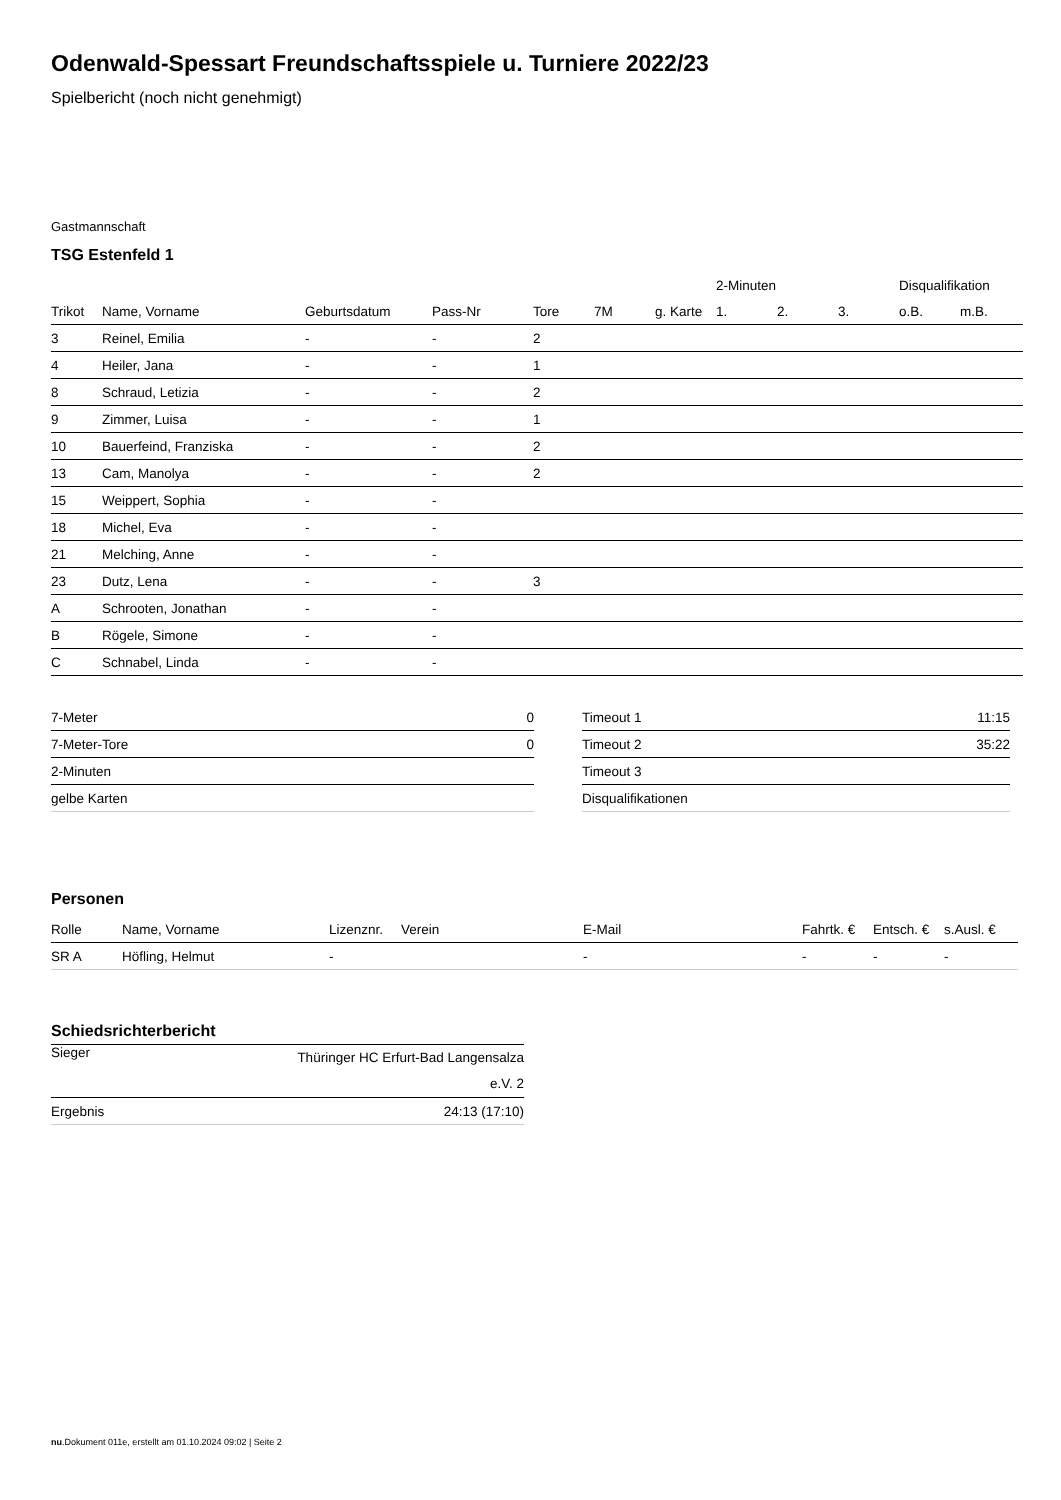Odenwald-Spessart Freundschaftsspiele u. Turniere 2022/23
Spielbericht (noch nicht genehmigt)
Gastmannschaft
TSG Estenfeld 1
| | | | | | | | 2-Minuten | | | Disqualifikation | |
| Trikot | Name, Vorname | Geburtsdatum | Pass-Nr | Tore | 7M | g. Karte | 1. | 2. | 3. | o.B. | m.B. |
| 3 | Reinel, Emilia | - | - | 2 | | | | | | | |
| 4 | Heiler, Jana | - | - | 1 | | | | | | | |
| 8 | Schraud, Letizia | - | - | 2 | | | | | | | |
| 9 | Zimmer, Luisa | - | - | 1 | | | | | | | |
| 10 | Bauerfeind, Franziska | - | - | 2 | | | | | | | |
| 13 | Cam, Manolya | - | - | 2 | | | | | | | |
| 15 | Weippert, Sophia | - | - | | | | | | | | |
| 18 | Michel, Eva | - | - | | | | | | | | |
| 21 | Melching, Anne | - | - | | | | | | | | |
| 23 | Dutz, Lena | - | - | 3 | | | | | | | |
| A | Schrooten, Jonathan | - | - | | | | | | | | |
| B | Rögele, Simone | - | - | | | | | | | | |
| C | Schnabel, Linda | - | - | | | | | | | | |
| 7-Meter | 0 |
| 7-Meter-Tore | 0 |
| 2-Minuten | |
| gelbe Karten | |
| Timeout 1 | 11:15 |
| Timeout 2 | 35:22 |
| Timeout 3 | |
| Disqualifikationen | |
Personen
| Rolle | Name, Vorname | Lizenznr. | Verein | E-Mail | Fahrtk. € | Entsch. € | s.Ausl. € |
| --- | --- | --- | --- | --- | --- | --- | --- |
| SR A | Höfling, Helmut | - | | - | - | - | - |
Schiedsrichterbericht
| Sieger | Thüringer HC Erfurt-Bad Langensalza e.V. 2 |
| Ergebnis | 24:13 (17:10) |
nu.Dokument 011e, erstellt am 01.10.2024 09:02 | Seite 2